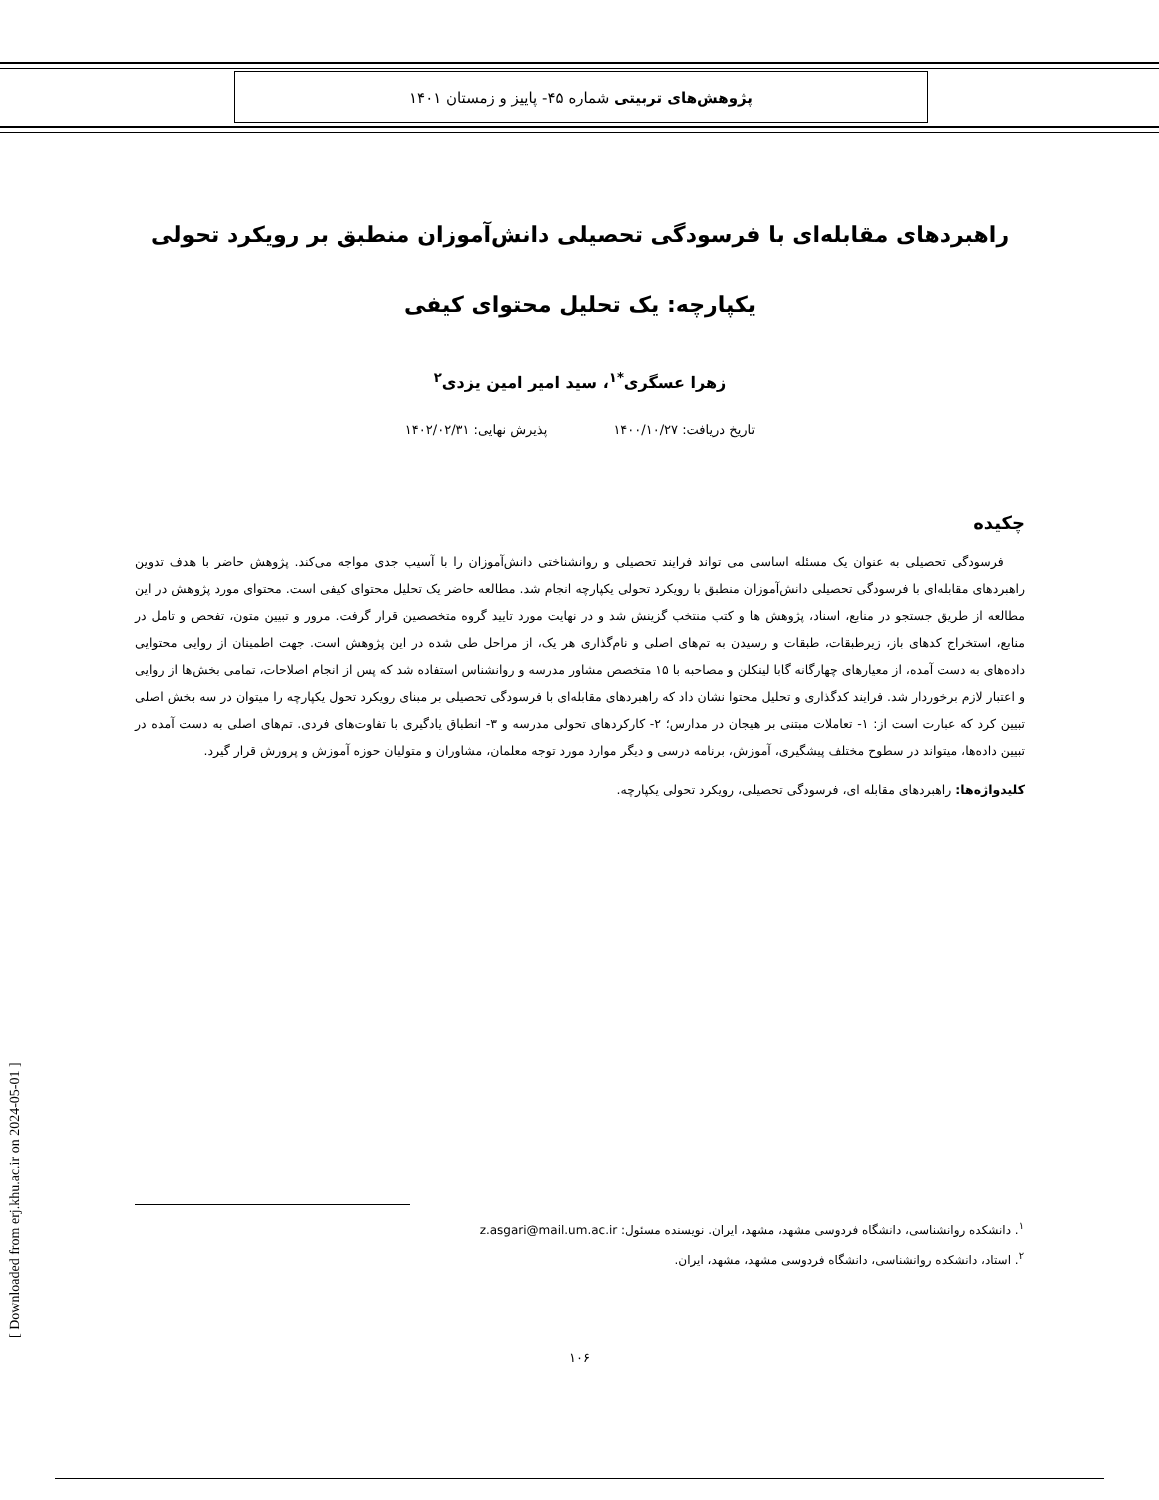پژوهش‌های تربیتی شماره ۴۵- پاییز و زمستان ۱۴۰۱
راهبردهای مقابله‌ای با فرسودگی تحصیلی دانش‌آموزان منطبق بر رویکرد تحولی
یکپارچه: یک تحلیل محتوای کیفی
زهرا عسگری<sup>*۱</sup>، سید امیر امین یزدی<sup>۲</sup>
تاریخ دریافت: ۱۴۰۰/۱۰/۲۷ پذیرش نهایی: ۱۴۰۲/۰۲/۳۱
چکیده
فرسودگی تحصیلی به عنوان یک مسئله اساسی می تواند فرایند تحصیلی و روانشناختی دانش‌آموزان را با آسیب جدی مواجه می‌کند. پژوهش حاضر با هدف تدوین راهبردهای مقابله‌ای با فرسودگی تحصیلی دانش‌آموزان منطبق با رویکرد تحولی یکپارچه انجام شد. مطالعه حاضر یک تحلیل محتوای کیفی است. محتوای مورد پژوهش در این مطالعه از طریق جستجو در منابع، اسناد، پژوهش ها و کتب منتخب گزینش شد و در نهایت مورد تایید گروه متخصصین قرار گرفت. مرور و تبیین متون، تفحص و تامل در منابع، استخراج کدهای باز، زیرطبقات، طبقات و رسیدن به تم‌های اصلی و نام‌گذاری هر یک، از مراحل طی شده در این پژوهش است. جهت اطمینان از روایی محتوایی داده‌های به دست آمده، از معیارهای چهارگانه گابا لینکلن و مصاحبه با ۱۵ متخصص مشاور مدرسه و روانشناس استفاده شد که پس از انجام اصلاحات، تمامی بخش‌ها از روایی و اعتبار لازم برخوردار شد. فرایند کدگذاری و تحلیل محتوا نشان داد که راهبردهای مقابله‌ای با فرسودگی تحصیلی بر مبنای رویکرد تحول یکپارچه را میتوان در سه بخش اصلی تبیین کرد که عبارت است از: ۱- تعاملات مبتنی بر هیجان در مدارس؛ ۲- کارکردهای تحولی مدرسه و ۳- انطباق یادگیری با تفاوت‌های فردی. تم‌های اصلی به دست آمده در تبیین داده‌ها، میتواند در سطوح مختلف پیشگیری، آموزش، برنامه درسی و دیگر موارد مورد توجه معلمان، مشاوران و متولیان حوزه آموزش و پرورش قرار گیرد.
کلیدواژه‌ها: راهبردهای مقابله ای، فرسودگی تحصیلی، رویکرد تحولی یکپارچه.
<sup>۱</sup>. دانشکده روانشناسی، دانشگاه فردوسی مشهد، مشهد، ایران. نویسنده مسئول: z.asgari@mail.um.ac.ir
<sup>۲</sup>. استاد، دانشکده روانشناسی، دانشگاه فردوسی مشهد، مشهد، ایران.
۱۰۶
[ Downloaded from erj.khu.ac.ir on 2024-05-01 ]